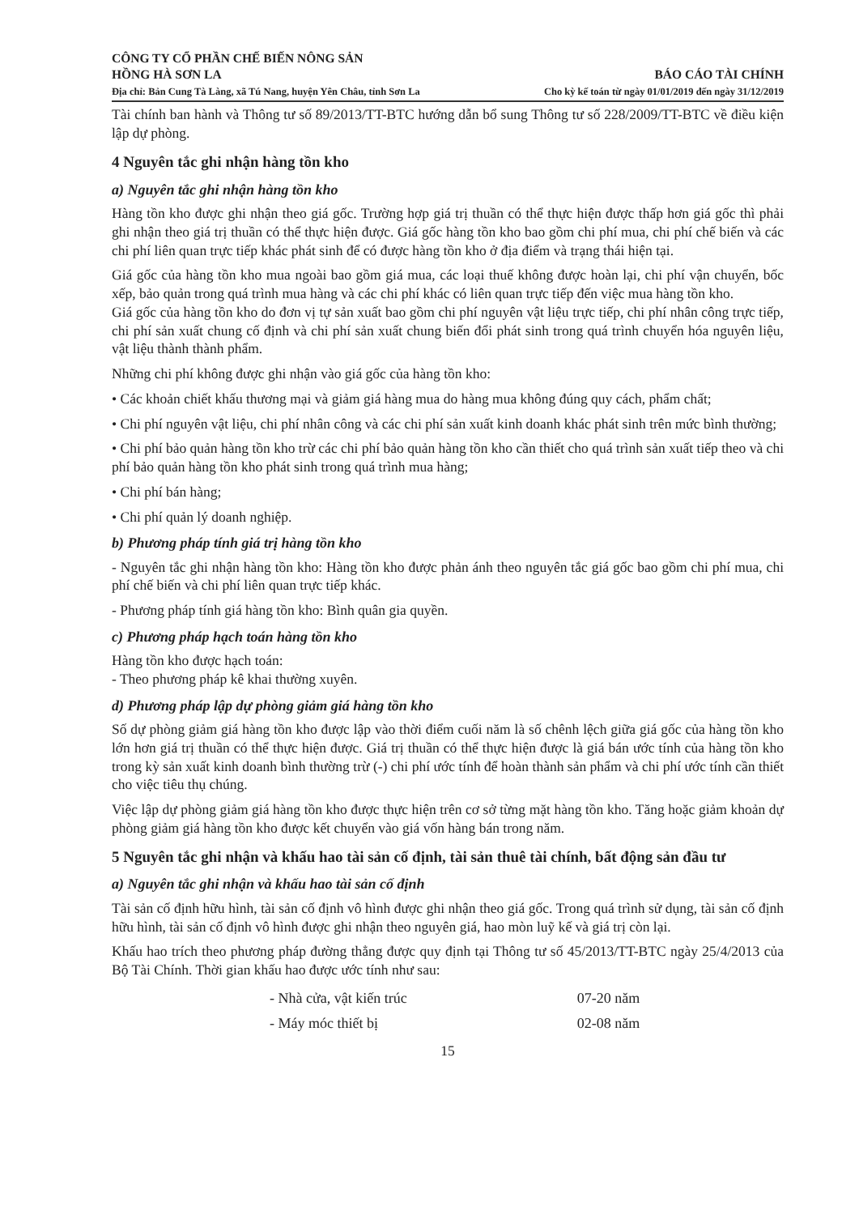CÔNG TY CỔ PHẦN CHẾ BIẾN NÔNG SẢN
HỒNG HÀ SƠN LA
Địa chỉ: Bản Cung Tà Làng, xã Tú Nang, huyện Yên Châu, tỉnh Sơn La
BÁO CÁO TÀI CHÍNH
Cho kỳ kế toán từ ngày 01/01/2019 đến ngày 31/12/2019
Tài chính ban hành và Thông tư số 89/2013/TT-BTC hướng dẫn bổ sung Thông tư số 228/2009/TT-BTC về điều kiện lập dự phòng.
4 Nguyên tắc ghi nhận hàng tồn kho
a) Nguyên tắc ghi nhận hàng tồn kho
Hàng tồn kho được ghi nhận theo giá gốc. Trường hợp giá trị thuần có thể thực hiện được thấp hơn giá gốc thì phải ghi nhận theo giá trị thuần có thể thực hiện được. Giá gốc hàng tồn kho bao gồm chi phí mua, chi phí chế biến và các chi phí liên quan trực tiếp khác phát sinh để có được hàng tồn kho ở địa điểm và trạng thái hiện tại.
Giá gốc của hàng tồn kho mua ngoài bao gồm giá mua, các loại thuế không được hoàn lại, chi phí vận chuyển, bốc xếp, bảo quản trong quá trình mua hàng và các chi phí khác có liên quan trực tiếp đến việc mua hàng tồn kho.
Giá gốc của hàng tồn kho do đơn vị tự sản xuất bao gồm chi phí nguyên vật liệu trực tiếp, chi phí nhân công trực tiếp, chi phí sản xuất chung cố định và chi phí sản xuất chung biến đổi phát sinh trong quá trình chuyển hóa nguyên liệu, vật liệu thành thành phẩm.
Những chi phí không được ghi nhận vào giá gốc của hàng tồn kho:
• Các khoản chiết khấu thương mại và giảm giá hàng mua do hàng mua không đúng quy cách, phẩm chất;
• Chi phí nguyên vật liệu, chi phí nhân công và các chi phí sản xuất kinh doanh khác phát sinh trên mức bình thường;
• Chi phí bảo quản hàng tồn kho trừ các chi phí bảo quản hàng tồn kho cần thiết cho quá trình sản xuất tiếp theo và chi phí bảo quản hàng tồn kho phát sinh trong quá trình mua hàng;
• Chi phí bán hàng;
• Chi phí quản lý doanh nghiệp.
b) Phương pháp tính giá trị hàng tồn kho
- Nguyên tắc ghi nhận hàng tồn kho: Hàng tồn kho được phản ánh theo nguyên tắc giá gốc bao gồm chi phí mua, chi phí chế biến và chi phí liên quan trực tiếp khác.
- Phương pháp tính giá hàng tồn kho: Bình quân gia quyền.
c) Phương pháp hạch toán hàng tồn kho
Hàng tồn kho được hạch toán:
- Theo phương pháp kê khai thường xuyên.
d) Phương pháp lập dự phòng giảm giá hàng tồn kho
Số dự phòng giảm giá hàng tồn kho được lập vào thời điểm cuối năm là số chênh lệch giữa giá gốc của hàng tồn kho lớn hơn giá trị thuần có thể thực hiện được. Giá trị thuần có thể thực hiện được là giá bán ước tính của hàng tồn kho trong kỳ sản xuất kinh doanh bình thường trừ (-) chi phí ước tính để hoàn thành sản phẩm và chi phí ước tính cần thiết cho việc tiêu thụ chúng.
Việc lập dự phòng giảm giá hàng tồn kho được thực hiện trên cơ sở từng mặt hàng tồn kho. Tăng hoặc giảm khoản dự phòng giảm giá hàng tồn kho được kết chuyển vào giá vốn hàng bán trong năm.
5 Nguyên tắc ghi nhận và khấu hao tài sản cố định, tài sản thuê tài chính, bất động sản đầu tư
a) Nguyên tắc ghi nhận và khấu hao tài sản cố định
Tài sản cố định hữu hình, tài sản cố định vô hình được ghi nhận theo giá gốc. Trong quá trình sử dụng, tài sản cố định hữu hình, tài sản cố định vô hình được ghi nhận theo nguyên giá, hao mòn luỹ kế và giá trị còn lại.
Khấu hao trích theo phương pháp đường thẳng được quy định tại Thông tư số 45/2013/TT-BTC ngày 25/4/2013 của Bộ Tài Chính. Thời gian khấu hao được ước tính như sau:
| - Nhà cửa, vật kiến trúc | 07-20 năm |
| - Máy móc thiết bị | 02-08 năm |
15